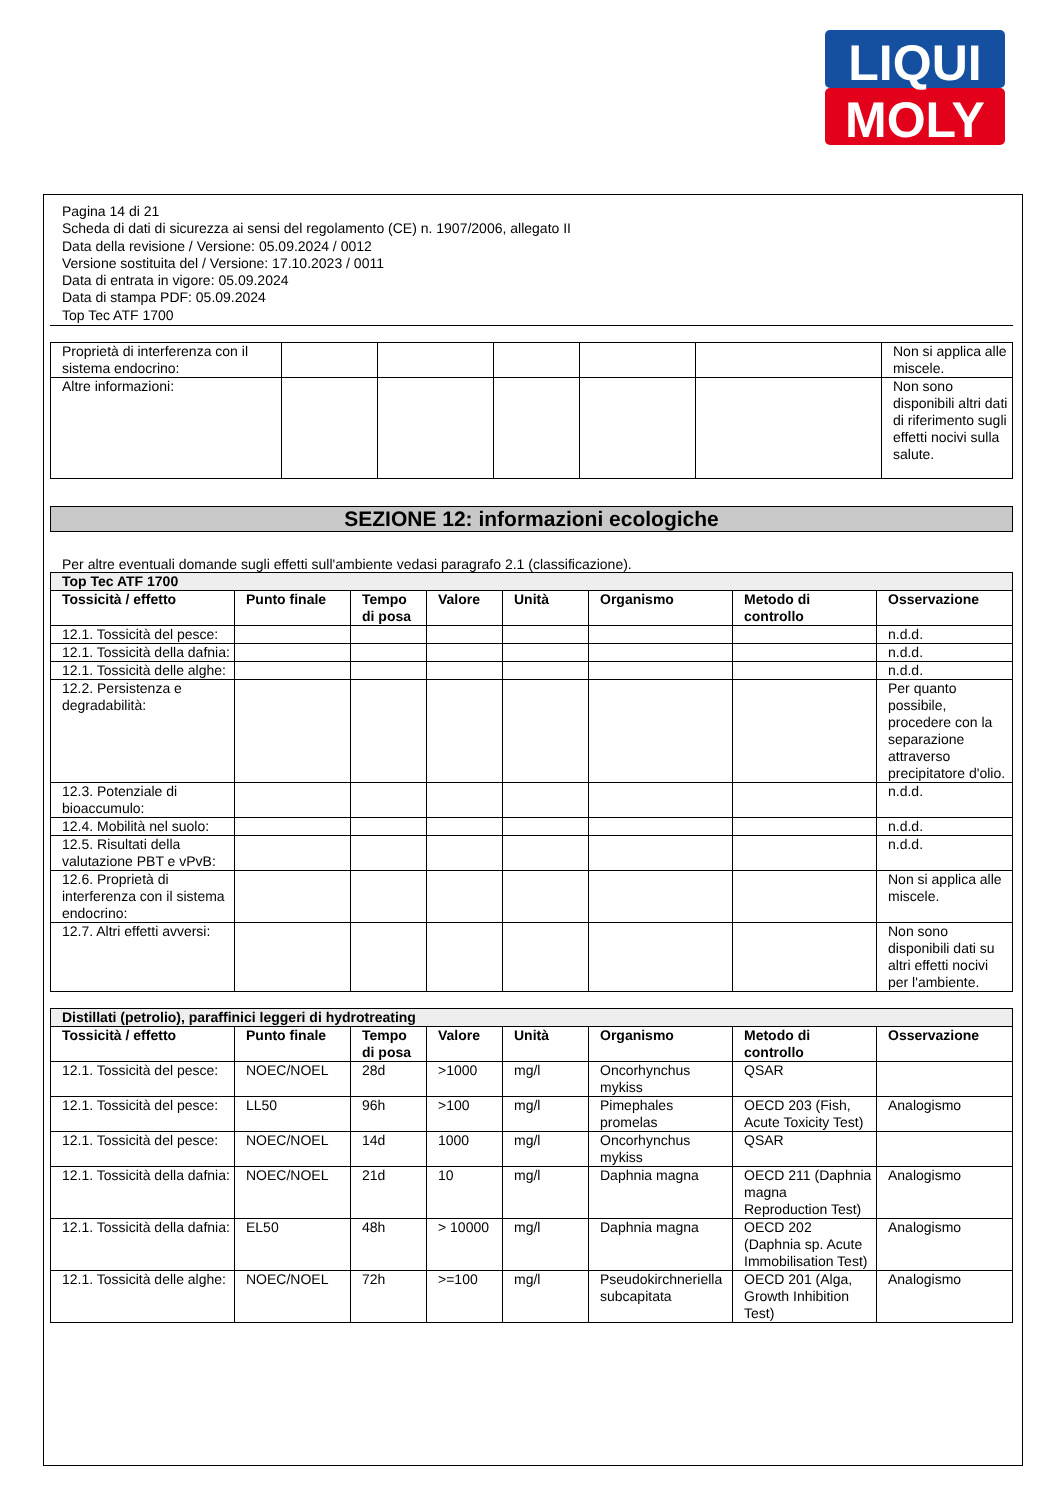LIQUI
MOLY
Pagina 14 di 21
Scheda di dati di sicurezza ai sensi del regolamento (CE) n. 1907/2006, allegato II
Data della revisione / Versione: 05.09.2024 / 0012
Versione sostituita del / Versione: 17.10.2023 / 0011
Data di entrata in vigore: 05.09.2024
Data di stampa PDF: 05.09.2024
Top Tec ATF 1700
| Proprietà di interferenza con il sistema endocrino: | | | | | | Non si applica alle miscele. |
| Altre informazioni: | | | | | | Non sono disponibili altri dati di riferimento sugli effetti nocivi sulla salute. |
SEZIONE 12: informazioni ecologiche
Per altre eventuali domande sugli effetti sull'ambiente vedasi paragrafo 2.1 (classificazione).
| Top Tec ATF 1700 | | | | | | | |
| Tossicità / effetto | Punto finale | Tempo di posa | Valore | Unità | Organismo | Metodo di controllo | Osservazione |
| 12.1. Tossicità del pesce: | | | | | | | n.d.d. |
| 12.1. Tossicità della dafnia: | | | | | | | n.d.d. |
| 12.1. Tossicità delle alghe: | | | | | | | n.d.d. |
| 12.2. Persistenza e degradabilità: | | | | | | | Per quanto possibile, procedere con la separazione attraverso precipitatore d'olio. |
| 12.3. Potenziale di bioaccumulo: | | | | | | | n.d.d. |
| 12.4. Mobilità nel suolo: | | | | | | | n.d.d. |
| 12.5. Risultati della valutazione PBT e vPvB: | | | | | | | n.d.d. |
| 12.6. Proprietà di interferenza con il sistema endocrino: | | | | | | | Non si applica alle miscele. |
| 12.7. Altri effetti avversi: | | | | | | | Non sono disponibili dati su altri effetti nocivi per l'ambiente. |
| Distillati (petrolio), paraffinici leggeri di hydrotreating | | | | | | | |
| Tossicità / effetto | Punto finale | Tempo di posa | Valore | Unità | Organismo | Metodo di controllo | Osservazione |
| 12.1. Tossicità del pesce: | NOEC/NOEL | 28d | >1000 | mg/l | Oncorhynchus mykiss | QSAR | |
| 12.1. Tossicità del pesce: | LL50 | 96h | >100 | mg/l | Pimephales promelas | OECD 203 (Fish, Acute Toxicity Test) | Analogismo |
| 12.1. Tossicità del pesce: | NOEC/NOEL | 14d | 1000 | mg/l | Oncorhynchus mykiss | QSAR | |
| 12.1. Tossicità della dafnia: | NOEC/NOEL | 21d | 10 | mg/l | Daphnia magna | OECD 211 (Daphnia magna Reproduction Test) | Analogismo |
| 12.1. Tossicità della dafnia: | EL50 | 48h | > 10000 | mg/l | Daphnia magna | OECD 202 (Daphnia sp. Acute Immobilisation Test) | Analogismo |
| 12.1. Tossicità delle alghe: | NOEC/NOEL | 72h | >=100 | mg/l | Pseudokirchneriella subcapitata | OECD 201 (Alga, Growth Inhibition Test) | Analogismo |